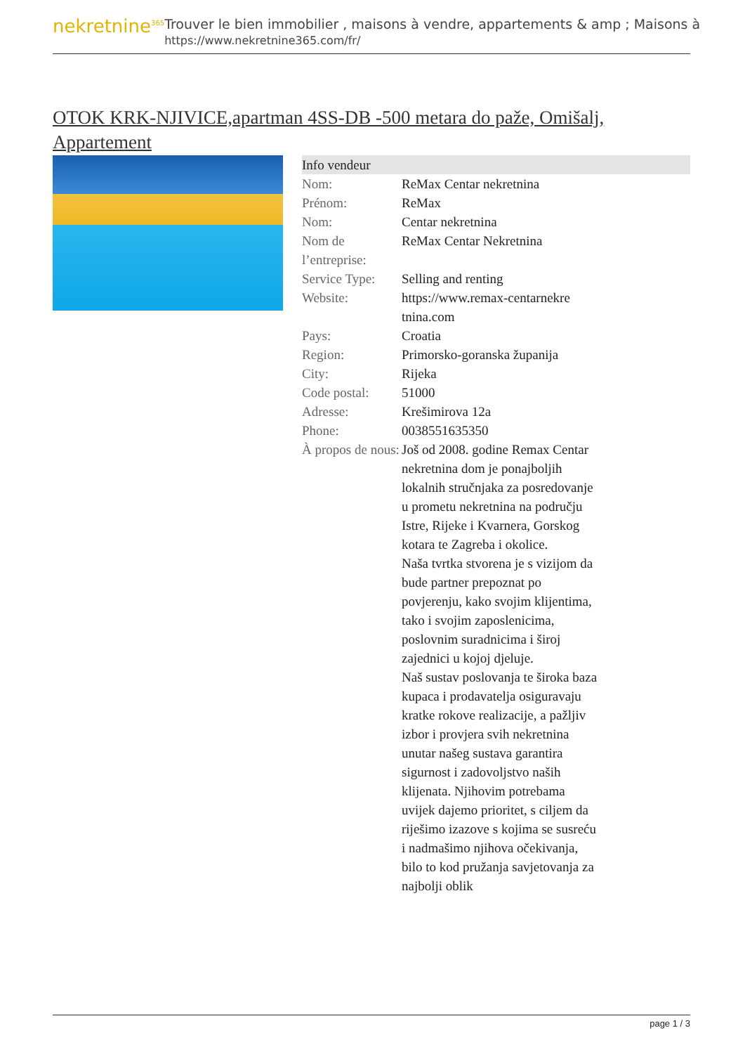nekretnine<sup>365</sup>
Trouver le bien immobilier , maisons à vendre, appartements & amp ; Maisons à
https://www.nekretnine365.com/fr/
OTOK KRK-NJIVICE,apartman 4SS-DB -500 metara do paže, Omišalj, Appartement
| Info vendeur | |
| --- | --- |
| Nom: | ReMax Centar nekretnina |
| Prénom: | ReMax |
| Nom: | Centar nekretnina |
| Nom de l’entreprise: | ReMax Centar Nekretnina |
| Service Type: | Selling and renting |
| Website: | https://www.remax-centarnekre tnina.com |
| Pays: | Croatia |
| Region: | Primorsko-goranska županija |
| City: | Rijeka |
| Code postal: | 51000 |
| Adresse: | Krešimirova 12a |
| Phone: | 0038551635350 |
| À propos de nous: | Još od 2008. godine Remax Centar nekretnina dom je ponajboljih lokalnih stručnjaka za posredovanje u prometu nekretnina na području Istre, Rijeke i Kvarnera, Gorskog kotara te Zagreba i okolice. Naša tvrtka stvorena je s vizijom da bude partner prepoznat po povjerenju, kako svojim klijentima, tako i svojim zaposlenicima, poslovnim suradnicima i široj zajednici u kojoj djeluje. Naš sustav poslovanja te široka baza kupaca i prodavatelja osiguravaju kratke rokove realizacije, a pažljiv izbor i provjera svih nekretnina unutar našeg sustava garantira sigurnost i zadovoljstvo naših klijenata. Njihovim potrebama uvijek dajemo prioritet, s ciljem da riješimo izazove s kojima se susreću i nadmašimo njihova očekivanja, bilo to kod pružanja savjetovanja za najbolji oblik |
page 1 / 3